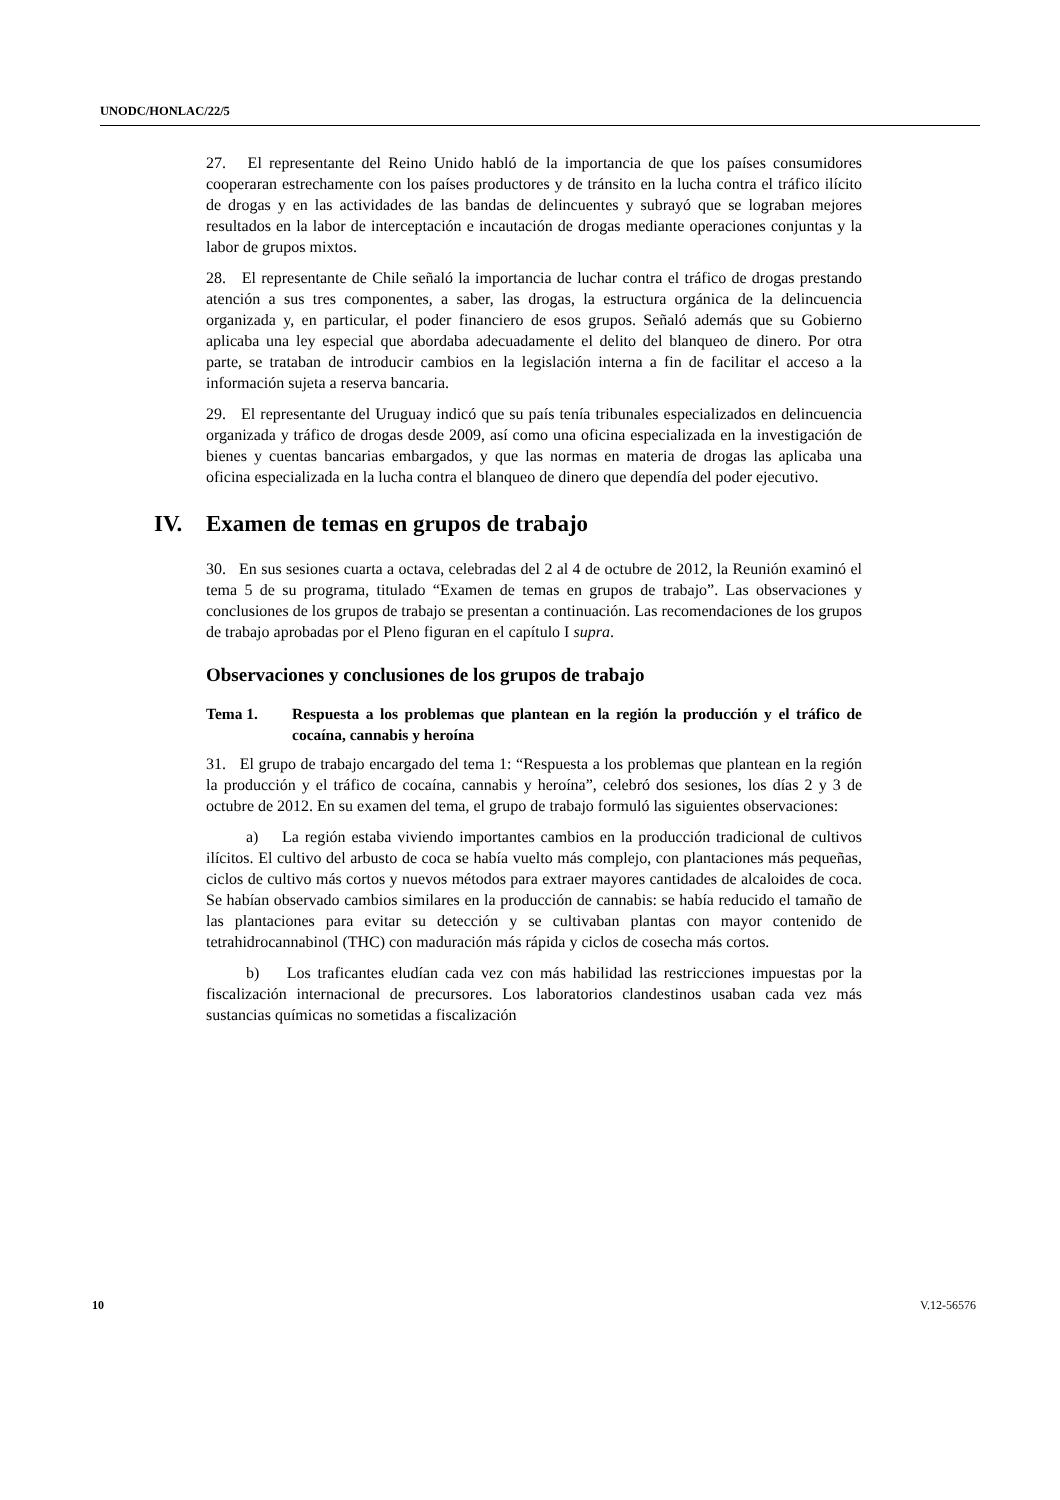UNODC/HONLAC/22/5
27. El representante del Reino Unido habló de la importancia de que los países consumidores cooperaran estrechamente con los países productores y de tránsito en la lucha contra el tráfico ilícito de drogas y en las actividades de las bandas de delincuentes y subrayó que se lograban mejores resultados en la labor de interceptación e incautación de drogas mediante operaciones conjuntas y la labor de grupos mixtos.
28. El representante de Chile señaló la importancia de luchar contra el tráfico de drogas prestando atención a sus tres componentes, a saber, las drogas, la estructura orgánica de la delincuencia organizada y, en particular, el poder financiero de esos grupos. Señaló además que su Gobierno aplicaba una ley especial que abordaba adecuadamente el delito del blanqueo de dinero. Por otra parte, se trataban de introducir cambios en la legislación interna a fin de facilitar el acceso a la información sujeta a reserva bancaria.
29. El representante del Uruguay indicó que su país tenía tribunales especializados en delincuencia organizada y tráfico de drogas desde 2009, así como una oficina especializada en la investigación de bienes y cuentas bancarias embargados, y que las normas en materia de drogas las aplicaba una oficina especializada en la lucha contra el blanqueo de dinero que dependía del poder ejecutivo.
IV. Examen de temas en grupos de trabajo
30. En sus sesiones cuarta a octava, celebradas del 2 al 4 de octubre de 2012, la Reunión examinó el tema 5 de su programa, titulado “Examen de temas en grupos de trabajo”. Las observaciones y conclusiones de los grupos de trabajo se presentan a continuación. Las recomendaciones de los grupos de trabajo aprobadas por el Pleno figuran en el capítulo I supra.
Observaciones y conclusiones de los grupos de trabajo
Tema 1. Respuesta a los problemas que plantean en la región la producción y el tráfico de cocaína, cannabis y heroína
31. El grupo de trabajo encargado del tema 1: “Respuesta a los problemas que plantean en la región la producción y el tráfico de cocaína, cannabis y heroína”, celebró dos sesiones, los días 2 y 3 de octubre de 2012. En su examen del tema, el grupo de trabajo formuló las siguientes observaciones:
a) La región estaba viviendo importantes cambios en la producción tradicional de cultivos ilícitos. El cultivo del arbusto de coca se había vuelto más complejo, con plantaciones más pequeñas, ciclos de cultivo más cortos y nuevos métodos para extraer mayores cantidades de alcaloides de coca. Se habían observado cambios similares en la producción de cannabis: se había reducido el tamaño de las plantaciones para evitar su detección y se cultivaban plantas con mayor contenido de tetrahidrocannabinol (THC) con maduración más rápida y ciclos de cosecha más cortos.
b) Los traficantes eludían cada vez con más habilidad las restricciones impuestas por la fiscalización internacional de precursores. Los laboratorios clandestinos usaban cada vez más sustancias químicas no sometidas a fiscalización
10 V.12-56576